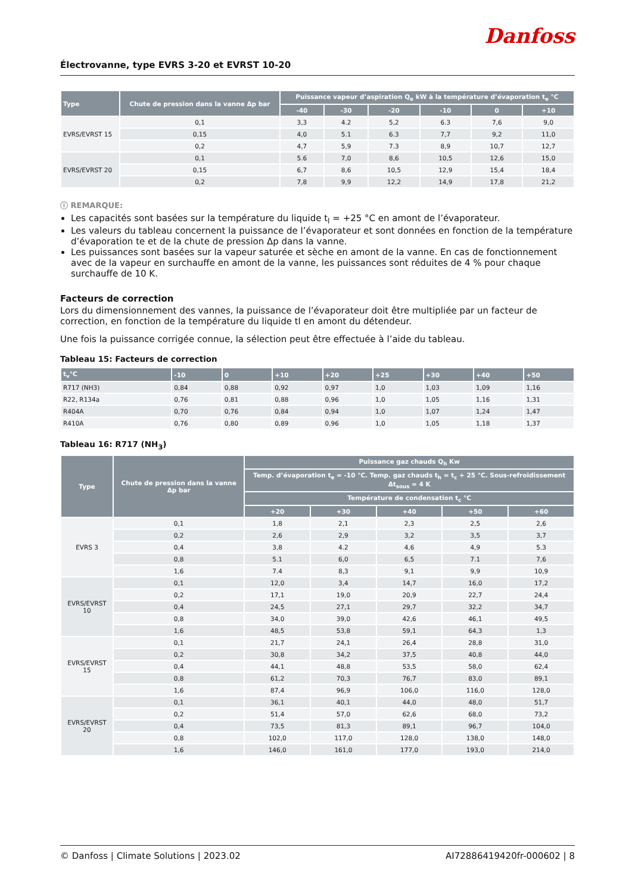Danfoss
Électrovanne, type EVRS 3-20 et EVRST 10-20
| Type | Chute de pression dans la vanne Δp bar | Puissance vapeur d’aspiration Q<sub>e</sub> kW à la température d’évaporation t<sub>e</sub> °C | | | | | |
| --- | --- | --- | --- | --- | --- | --- | --- |
| | | -40 | -30 | -20 | -10 | 0 | +10 |
| EVRS/EVRST 15 | 0,1 | 3,3 | 4.2 | 5,2 | 6.3 | 7,6 | 9,0 |
| | 0,15 | 4,0 | 5.1 | 6.3 | 7,7 | 9,2 | 11,0 |
| | 0,2 | 4,7 | 5,9 | 7.3 | 8,9 | 10,7 | 12,7 |
| EVRS/EVRST 20 | 0,1 | 5.6 | 7,0 | 8,6 | 10,5 | 12,6 | 15,0 |
| | 0,15 | 6,7 | 8,6 | 10,5 | 12,9 | 15,4 | 18,4 |
| | 0,2 | 7,8 | 9,9 | 12,2 | 14,9 | 17,8 | 21,2 |
ⓘ REMARQUE:
Les capacités sont basées sur la température du liquide t<sub>l</sub> = +25 °C en amont de l’évaporateur.
Les valeurs du tableau concernent la puissance de l’évaporateur et sont données en fonction de la température d’évaporation te et de la chute de pression Δp dans la vanne.
Les puissances sont basées sur la vapeur saturée et sèche en amont de la vanne. En cas de fonctionnement avec de la vapeur en surchauffe en amont de la vanne, les puissances sont réduites de 4 % pour chaque surchauffe de 10 K.
Facteurs de correction
Lors du dimensionnement des vannes, la puissance de l’évaporateur doit être multipliée par un facteur de correction, en fonction de la température du liquide tl en amont du détendeur.
Une fois la puissance corrigée connue, la sélection peut être effectuée à l’aide du tableau.
Tableau 15: Facteurs de correction
| t<sub>v</sub>°C | -10 | 0 | +10 | +20 | +25 | +30 | +40 | +50 |
| --- | --- | --- | --- | --- | --- | --- | --- | --- |
| R717 (NH3) | 0,84 | 0,88 | 0,92 | 0,97 | 1,0 | 1,03 | 1,09 | 1,16 |
| R22, R134a | 0,76 | 0,81 | 0,88 | 0,96 | 1,0 | 1,05 | 1,16 | 1,31 |
| R404A | 0,70 | 0,76 | 0,84 | 0,94 | 1,0 | 1,07 | 1,24 | 1,47 |
| R410A | 0,76 | 0,80 | 0,89 | 0,96 | 1,0 | 1,05 | 1,18 | 1,37 |
Tableau 16: R717 (NH<sub>3</sub>)
| Type | Chute de pression dans la vanne Δp bar | Puissance gaz chauds Q<sub>h</sub> Kw | | | | |
| --- | --- | --- | --- | --- | --- | --- |
| | | Temp. d’évaporation t<sub>e</sub> = -10 °C. Temp. gaz chauds t<sub>h</sub> = t<sub>c</sub> + 25 °C. Sous-refroidissement Δt<sub>sous</sub> = 4 K | | | | |
| | | Température de condensation t<sub>c</sub> °C | | | | |
| | | +20 | +30 | +40 | +50 | +60 |
| EVRS 3 | 0,1 | 1,8 | 2,1 | 2,3 | 2,5 | 2,6 |
| | 0,2 | 2,6 | 2,9 | 3,2 | 3,5 | 3,7 |
| | 0,4 | 3,8 | 4.2 | 4,6 | 4,9 | 5.3 |
| | 0,8 | 5.1 | 6,0 | 6,5 | 7.1 | 7,6 |
| | 1,6 | 7.4 | 8,3 | 9,1 | 9,9 | 10,9 |
| EVRS/EVRST 10 | 0,1 | 12,0 | 3,4 | 14,7 | 16,0 | 17,2 |
| | 0,2 | 17,1 | 19,0 | 20,9 | 22,7 | 24,4 |
| | 0,4 | 24,5 | 27,1 | 29,7 | 32,2 | 34,7 |
| | 0,8 | 34,0 | 39,0 | 42,6 | 46,1 | 49,5 |
| | 1,6 | 48,5 | 53,8 | 59,1 | 64,3 | 1,3 |
| EVRS/EVRST 15 | 0,1 | 21,7 | 24,1 | 26,4 | 28,8 | 31,0 |
| | 0,2 | 30,8 | 34,2 | 37,5 | 40,8 | 44,0 |
| | 0,4 | 44,1 | 48,8 | 53,5 | 58,0 | 62,4 |
| | 0,8 | 61,2 | 70,3 | 76,7 | 83,0 | 89,1 |
| | 1,6 | 87,4 | 96,9 | 106,0 | 116,0 | 128,0 |
| EVRS/EVRST 20 | 0,1 | 36,1 | 40,1 | 44,0 | 48,0 | 51,7 |
| | 0,2 | 51,4 | 57,0 | 62,6 | 68,0 | 73,2 |
| | 0,4 | 73,5 | 81,3 | 89,1 | 96,7 | 104,0 |
| | 0,8 | 102,0 | 117,0 | 128,0 | 138,0 | 148,0 |
| | 1,6 | 146,0 | 161,0 | 177,0 | 193,0 | 214,0 |
© Danfoss | Climate Solutions | 2023.02 AI72886419420fr-000602 | 8